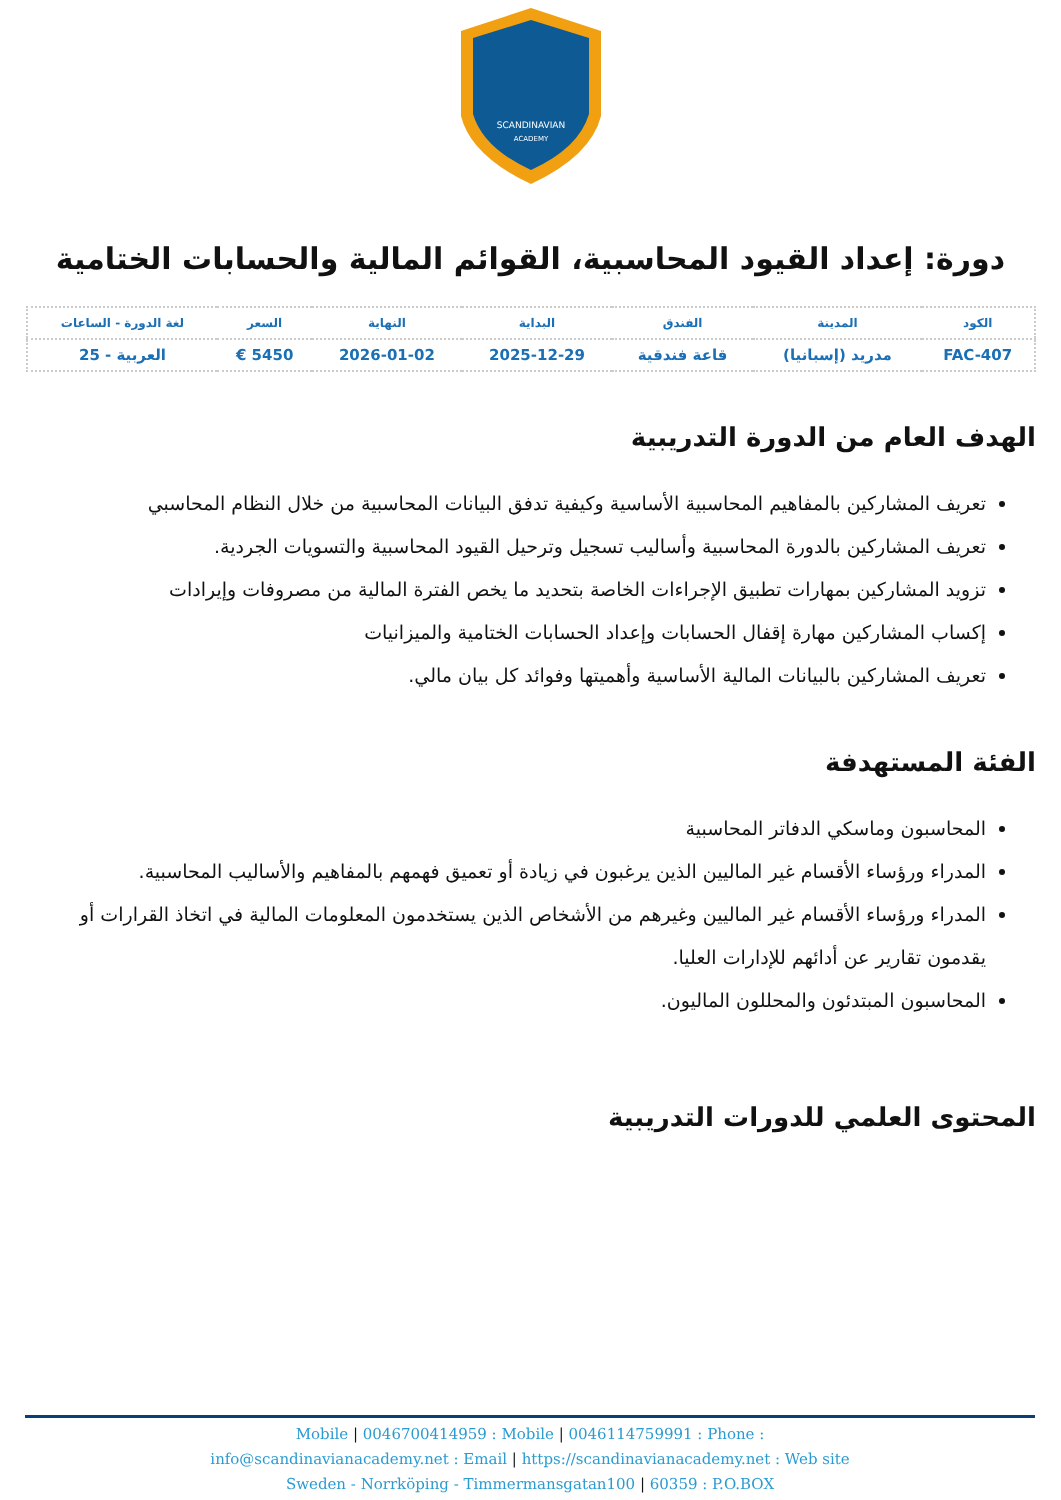SCANDINAVIAN
ACADEMY
دورة: إعداد القيود المحاسبية، القوائم المالية والحسابات الختامية
| الكود | المدينة | الفندق | البداية | النهاية | السعر | لغة الدورة - الساعات |
| --- | --- | --- | --- | --- | --- | --- |
| FAC-407 | مدريد (إسبانيا) | قاعة فندقية | 2025-12-29 | 2026-01-02 | 5450 € | العربية - 25 |
الهدف العام من الدورة التدريبية
تعريف المشاركين بالمفاهيم المحاسبية الأساسية وكيفية تدفق البيانات المحاسبية من خلال النظام المحاسبي
تعريف المشاركين بالدورة المحاسبية وأساليب تسجيل وترحيل القيود المحاسبية والتسويات الجردية.
تزويد المشاركين بمهارات تطبيق الإجراءات الخاصة بتحديد ما يخص الفترة المالية من مصروفات وإيرادات
إكساب المشاركين مهارة إقفال الحسابات وإعداد الحسابات الختامية والميزانيات
تعريف المشاركين بالبيانات المالية الأساسية وأهميتها وفوائد كل بيان مالي.
الفئة المستهدفة
المحاسبون وماسكي الدفاتر المحاسبية
المدراء ورؤساء الأقسام غير الماليين الذين يرغبون في زيادة أو تعميق فهمهم بالمفاهيم والأساليب المحاسبية.
المدراء ورؤساء الأقسام غير الماليين وغيرهم من الأشخاص الذين يستخدمون المعلومات المالية في اتخاذ القرارات أو يقدمون تقارير عن أدائهم للإدارات العليا.
المحاسبون المبتدئون والمحللون الماليون.
المحتوى العلمي للدورات التدريبية
Mobile | 0046700414959 : Mobile | 0046114759991 : Phone :
info@scandinavianacademy.net : Email | https://scandinavianacademy.net : Web site
Sweden - Norrköping - Timmermansgatan100 | 60359 : P.O.BOX